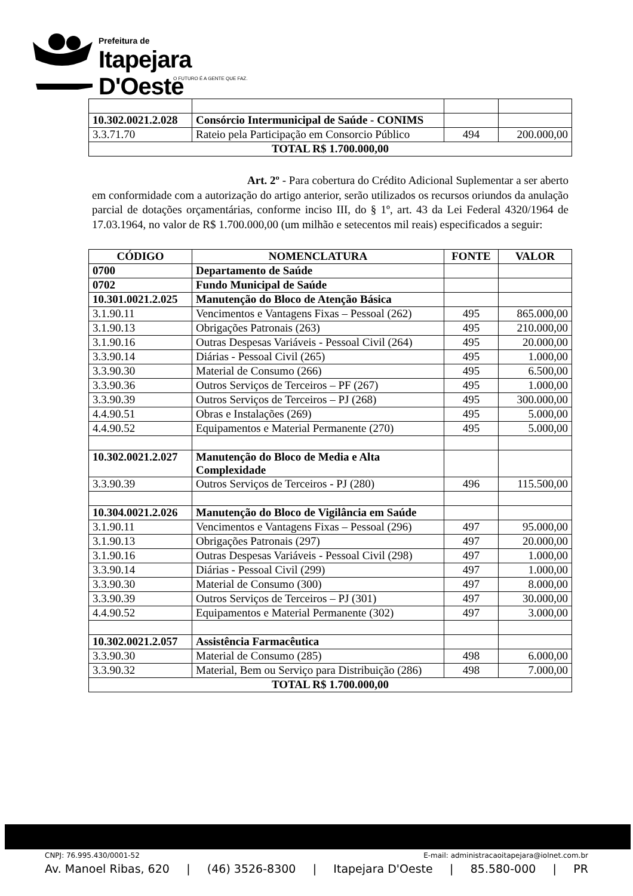Prefeitura de
Itapejara D'Oeste
O FUTURO É A GENTE QUE FAZ.
| 10.302.0021.2.028 | Consórcio Intermunicipal de Saúde - CONIMS | | |
| 3.3.71.70 | Rateio pela Participação em Consorcio Público | 494 | 200.000,00 |
| TOTAL R$ 1.700.000,00 | | | |
Art. 2º - Para cobertura do Crédito Adicional Suplementar a ser aberto em conformidade com a autorização do artigo anterior, serão utilizados os recursos oriundos da anulação parcial de dotações orçamentárias, conforme inciso III, do § 1º, art. 43 da Lei Federal 4320/1964 de 17.03.1964, no valor de R$ 1.700.000,00 (um milhão e setecentos mil reais) especificados a seguir:
| CÓDIGO | NOMENCLATURA | FONTE | VALOR |
| --- | --- | --- | --- |
| 0700 | Departamento de Saúde | | |
| 0702 | Fundo Municipal de Saúde | | |
| 10.301.0021.2.025 | Manutenção do Bloco de Atenção Básica | | |
| 3.1.90.11 | Vencimentos e Vantagens Fixas – Pessoal (262) | 495 | 865.000,00 |
| 3.1.90.13 | Obrigações Patronais (263) | 495 | 210.000,00 |
| 3.1.90.16 | Outras Despesas Variáveis - Pessoal Civil (264) | 495 | 20.000,00 |
| 3.3.90.14 | Diárias - Pessoal Civil (265) | 495 | 1.000,00 |
| 3.3.90.30 | Material de Consumo (266) | 495 | 6.500,00 |
| 3.3.90.36 | Outros Serviços de Terceiros – PF (267) | 495 | 1.000,00 |
| 3.3.90.39 | Outros Serviços de Terceiros – PJ (268) | 495 | 300.000,00 |
| 4.4.90.51 | Obras e Instalações (269) | 495 | 5.000,00 |
| 4.4.90.52 | Equipamentos e Material Permanente (270) | 495 | 5.000,00 |
| 10.302.0021.2.027 | Manutenção do Bloco de Media e Alta Complexidade | | |
| 3.3.90.39 | Outros Serviços de Terceiros - PJ (280) | 496 | 115.500,00 |
| 10.304.0021.2.026 | Manutenção do Bloco de Vigilância em Saúde | | |
| 3.1.90.11 | Vencimentos e Vantagens Fixas – Pessoal (296) | 497 | 95.000,00 |
| 3.1.90.13 | Obrigações Patronais (297) | 497 | 20.000,00 |
| 3.1.90.16 | Outras Despesas Variáveis - Pessoal Civil (298) | 497 | 1.000,00 |
| 3.3.90.14 | Diárias - Pessoal Civil (299) | 497 | 1.000,00 |
| 3.3.90.30 | Material de Consumo (300) | 497 | 8.000,00 |
| 3.3.90.39 | Outros Serviços de Terceiros – PJ (301) | 497 | 30.000,00 |
| 4.4.90.52 | Equipamentos e Material Permanente (302) | 497 | 3.000,00 |
| 10.302.0021.2.057 | Assistência Farmacêutica | | |
| 3.3.90.30 | Material de Consumo (285) | 498 | 6.000,00 |
| 3.3.90.32 | Material, Bem ou Serviço para Distribuição (286) | 498 | 7.000,00 |
| TOTAL R$ 1.700.000,00 | | | |
CNPJ: 76.995.430/0001-52 E-mail: administracaoitapejara@iolnet.com.br
Av. Manoel Ribas, 620 | (46) 3526-8300 | Itapejara D'Oeste | 85.580-000 | PR